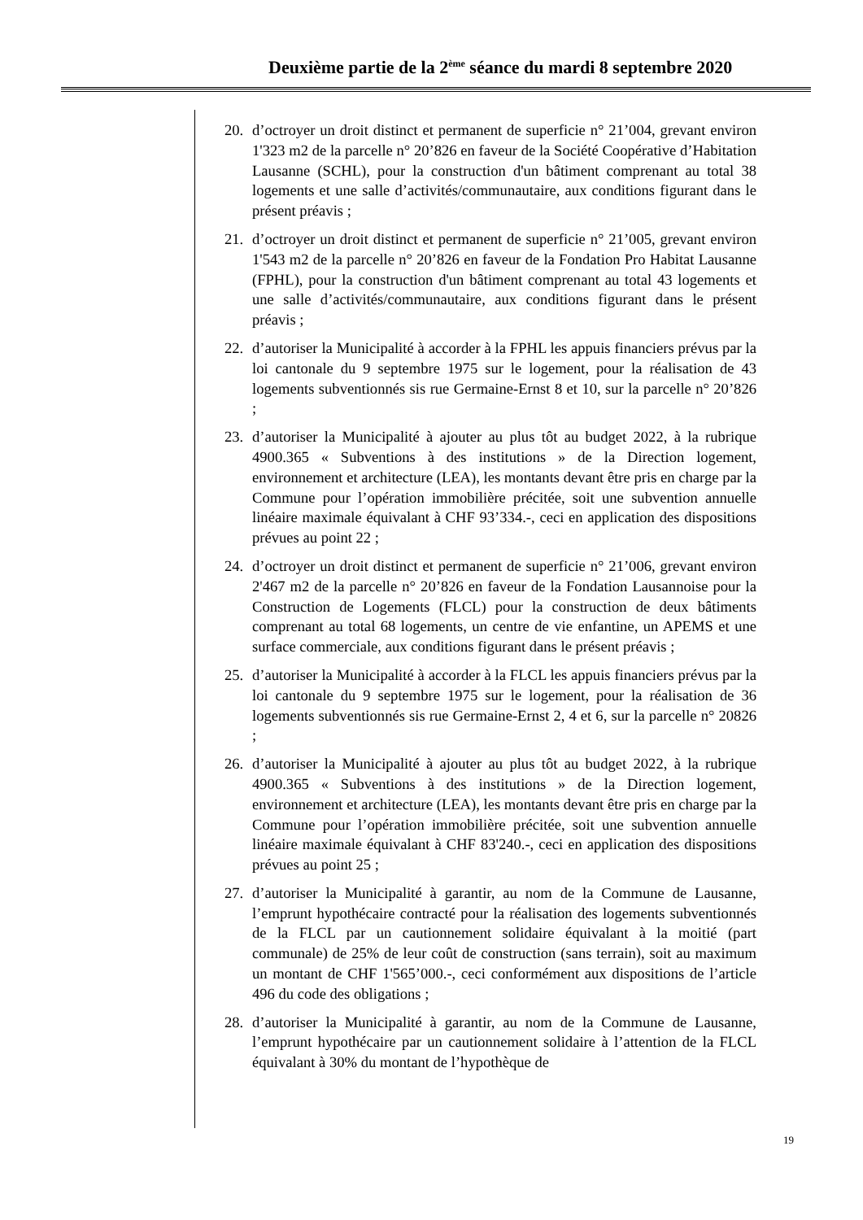Deuxième partie de la 2<sup>ème</sup> séance du mardi 8 septembre 2020
20. d’octroyer un droit distinct et permanent de superficie n° 21’004, grevant environ 1'323 m2 de la parcelle n° 20’826 en faveur de la Société Coopérative d’Habitation Lausanne (SCHL), pour la construction d'un bâtiment comprenant au total 38 logements et une salle d’activités/communautaire, aux conditions figurant dans le présent préavis ;
21. d’octroyer un droit distinct et permanent de superficie n° 21’005, grevant environ 1'543 m2 de la parcelle n° 20’826 en faveur de la Fondation Pro Habitat Lausanne (FPHL), pour la construction d'un bâtiment comprenant au total 43 logements et une salle d’activités/communautaire, aux conditions figurant dans le présent préavis ;
22. d’autoriser la Municipalité à accorder à la FPHL les appuis financiers prévus par la loi cantonale du 9 septembre 1975 sur le logement, pour la réalisation de 43 logements subventionnés sis rue Germaine-Ernst 8 et 10, sur la parcelle n° 20’826 ;
23. d’autoriser la Municipalité à ajouter au plus tôt au budget 2022, à la rubrique 4900.365 « Subventions à des institutions » de la Direction logement, environnement et architecture (LEA), les montants devant être pris en charge par la Commune pour l’opération immobilière précitée, soit une subvention annuelle linéaire maximale équivalant à CHF 93’334.-, ceci en application des dispositions prévues au point 22 ;
24. d’octroyer un droit distinct et permanent de superficie n° 21’006, grevant environ 2'467 m2 de la parcelle n° 20’826 en faveur de la Fondation Lausannoise pour la Construction de Logements (FLCL) pour la construction de deux bâtiments comprenant au total 68 logements, un centre de vie enfantine, un APEMS et une surface commerciale, aux conditions figurant dans le présent préavis ;
25. d’autoriser la Municipalité à accorder à la FLCL les appuis financiers prévus par la loi cantonale du 9 septembre 1975 sur le logement, pour la réalisation de 36 logements subventionnés sis rue Germaine-Ernst 2, 4 et 6, sur la parcelle n° 20826 ;
26. d’autoriser la Municipalité à ajouter au plus tôt au budget 2022, à la rubrique 4900.365 « Subventions à des institutions » de la Direction logement, environnement et architecture (LEA), les montants devant être pris en charge par la Commune pour l’opération immobilière précitée, soit une subvention annuelle linéaire maximale équivalant à CHF 83'240.-, ceci en application des dispositions prévues au point 25 ;
27. d’autoriser la Municipalité à garantir, au nom de la Commune de Lausanne, l’emprunt hypothécaire contracté pour la réalisation des logements subventionnés de la FLCL par un cautionnement solidaire équivalant à la moitié (part communale) de 25% de leur coût de construction (sans terrain), soit au maximum un montant de CHF 1'565’000.-, ceci conformément aux dispositions de l’article 496 du code des obligations ;
28. d’autoriser la Municipalité à garantir, au nom de la Commune de Lausanne, l’emprunt hypothécaire par un cautionnement solidaire à l’attention de la FLCL équivalant à 30% du montant de l’hypothèque de
19